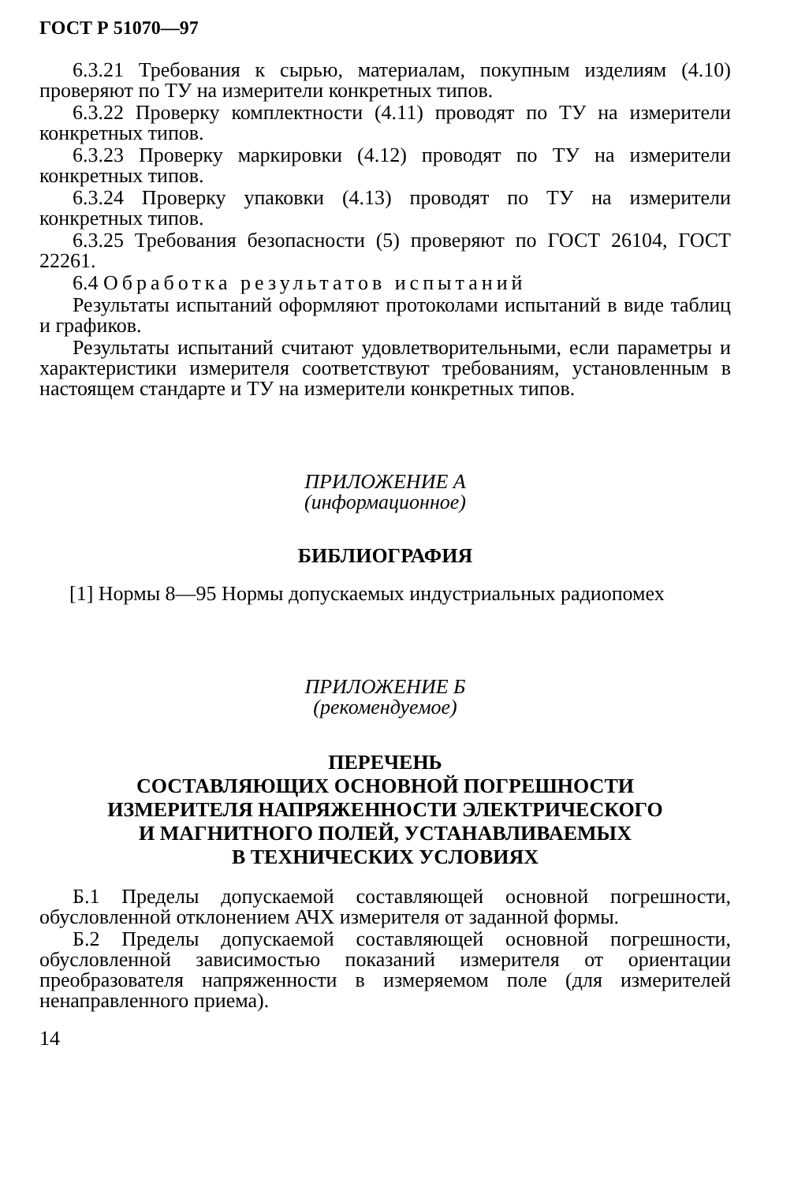ГОСТ Р 51070—97
6.3.21 Требования к сырью, материалам, покупным изделиям (4.10) проверяют по ТУ на измерители конкретных типов.
6.3.22 Проверку комплектности (4.11) проводят по ТУ на измерители конкретных типов.
6.3.23 Проверку маркировки (4.12) проводят по ТУ на измерители конкретных типов.
6.3.24 Проверку упаковки (4.13) проводят по ТУ на измерители конкретных типов.
6.3.25 Требования безопасности (5) проверяют по ГОСТ 26104, ГОСТ 22261.
6.4 Обработка результатов испытаний
Результаты испытаний оформляют протоколами испытаний в виде таблиц и графиков.
Результаты испытаний считают удовлетворительными, если параметры и характеристики измерителя соответствуют требованиям, установленным в настоящем стандарте и ТУ на измерители конкретных типов.
ПРИЛОЖЕНИЕ А
(информационное)
БИБЛИОГРАФИЯ
[1] Нормы 8—95 Нормы допускаемых индустриальных радиопомех
ПРИЛОЖЕНИЕ Б
(рекомендуемое)
ПЕРЕЧЕНЬ
СОСТАВЛЯЮЩИХ ОСНОВНОЙ ПОГРЕШНОСТИ
ИЗМЕРИТЕЛЯ НАПРЯЖЕННОСТИ ЭЛЕКТРИЧЕСКОГО
И МАГНИТНОГО ПОЛЕЙ, УСТАНАВЛИВАЕМЫХ
В ТЕХНИЧЕСКИХ УСЛОВИЯХ
Б.1 Пределы допускаемой составляющей основной погрешности, обусловленной отклонением АЧХ измерителя от заданной формы.
Б.2 Пределы допускаемой составляющей основной погрешности, обусловленной зависимостью показаний измерителя от ориентации преобразователя напряженности в измеряемом поле (для измерителей ненаправленного приема).
14